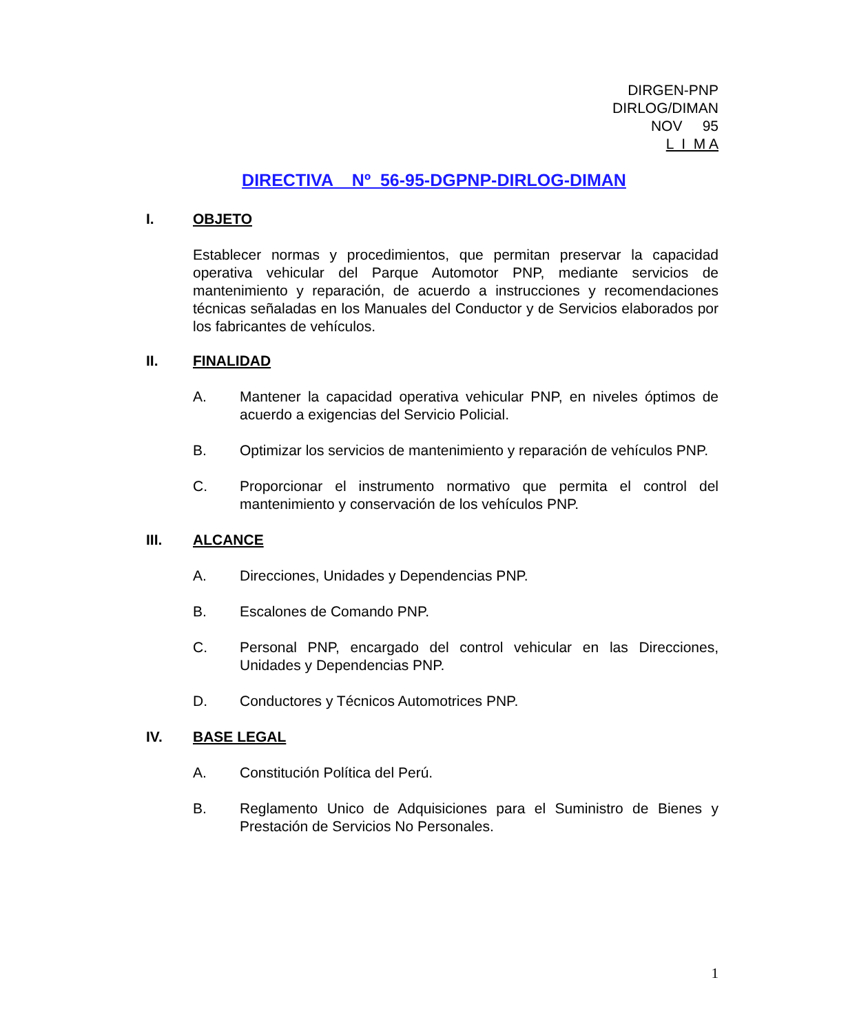DIRGEN-PNP
DIRLOG/DIMAN
NOV 95
L I M A
DIRECTIVA Nº 56-95-DGPNP-DIRLOG-DIMAN
I. OBJETO
Establecer normas y procedimientos, que permitan preservar la capacidad operativa vehicular del Parque Automotor PNP, mediante servicios de mantenimiento y reparación, de acuerdo a instrucciones y recomendaciones técnicas señaladas en los Manuales del Conductor y de Servicios elaborados por los fabricantes de vehículos.
II. FINALIDAD
A. Mantener la capacidad operativa vehicular PNP, en niveles óptimos de acuerdo a exigencias del Servicio Policial.
B. Optimizar los servicios de mantenimiento y reparación de vehículos PNP.
C. Proporcionar el instrumento normativo que permita el control del mantenimiento y conservación de los vehículos PNP.
III. ALCANCE
A. Direcciones, Unidades y Dependencias PNP.
B. Escalones de Comando PNP.
C. Personal PNP, encargado del control vehicular en las Direcciones, Unidades y Dependencias PNP.
D. Conductores y Técnicos Automotrices PNP.
IV. BASE LEGAL
A. Constitución Política del Perú.
B. Reglamento Unico de Adquisiciones para el Suministro de Bienes y Prestación de Servicios No Personales.
1